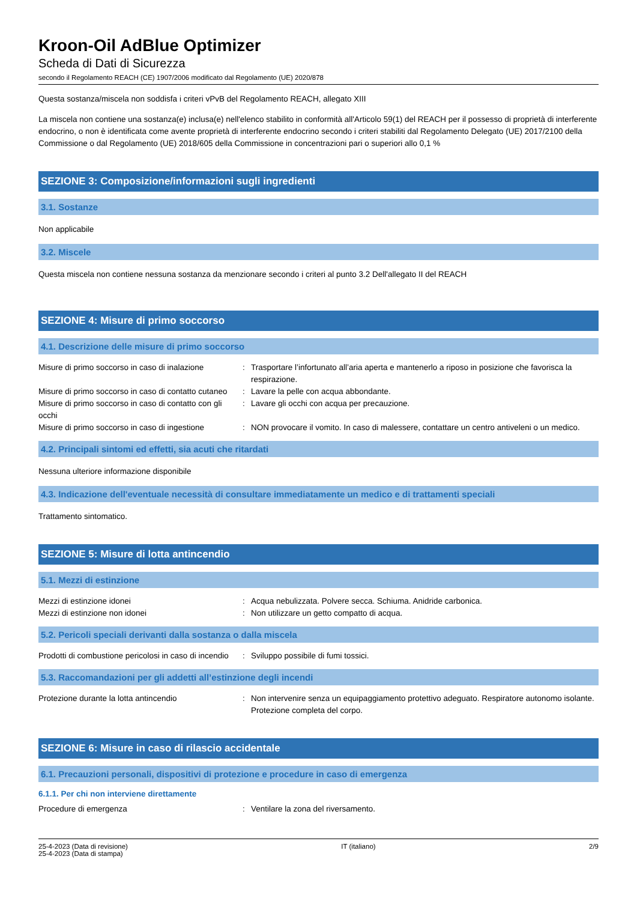Kroon-Oil AdBlue Optimizer
Scheda di Dati di Sicurezza
secondo il Regolamento REACH (CE) 1907/2006 modificato dal Regolamento (UE) 2020/878
Questa sostanza/miscela non soddisfa i criteri vPvB del Regolamento REACH, allegato XIII
La miscela non contiene una sostanza(e) inclusa(e) nell'elenco stabilito in conformità all'Articolo 59(1) del REACH per il possesso di proprietà di interferente endocrino, o non è identificata come avente proprietà di interferente endocrino secondo i criteri stabiliti dal Regolamento Delegato (UE) 2017/2100 della Commissione o dal Regolamento (UE) 2018/605 della Commissione in concentrazioni pari o superiori allo 0,1 %
SEZIONE 3: Composizione/informazioni sugli ingredienti
3.1. Sostanze
Non applicabile
3.2. Miscele
Questa miscela non contiene nessuna sostanza da menzionare secondo i criteri al punto 3.2 Dell'allegato II del REACH
SEZIONE 4: Misure di primo soccorso
4.1. Descrizione delle misure di primo soccorso
Misure di primo soccorso in caso di inalazione
: Trasportare l’infortunato all’aria aperta e mantenerlo a riposo in posizione che favorisca la respirazione.
Misure di primo soccorso in caso di contatto cutaneo
: Lavare la pelle con acqua abbondante.
Misure di primo soccorso in caso di contatto con gli occhi
: Lavare gli occhi con acqua per precauzione.
Misure di primo soccorso in caso di ingestione
: NON provocare il vomito. In caso di malessere, contattare un centro antiveleni o un medico.
4.2. Principali sintomi ed effetti, sia acuti che ritardati
Nessuna ulteriore informazione disponibile
4.3. Indicazione dell'eventuale necessità di consultare immediatamente un medico e di trattamenti speciali
Trattamento sintomatico.
SEZIONE 5: Misure di lotta antincendio
5.1. Mezzi di estinzione
Mezzi di estinzione idonei : Acqua nebulizzata. Polvere secca. Schiuma. Anidride carbonica.
Mezzi di estinzione non idonei : Non utilizzare un getto compatto di acqua.
5.2. Pericoli speciali derivanti dalla sostanza o dalla miscela
Prodotti di combustione pericolosi in caso di incendio
: Sviluppo possibile di fumi tossici.
5.3. Raccomandazioni per gli addetti all’estinzione degli incendi
Protezione durante la lotta antincendio : Non intervenire senza un equipaggiamento protettivo adeguato. Respiratore autonomo isolante. Protezione completa del corpo.
SEZIONE 6: Misure in caso di rilascio accidentale
6.1. Precauzioni personali, dispositivi di protezione e procedure in caso di emergenza
6.1.1. Per chi non interviene direttamente
Procedure di emergenza : Ventilare la zona del riversamento.
25-4-2023 (Data di revisione)
25-4-2023 (Data di stampa)
IT (italiano) 2/9